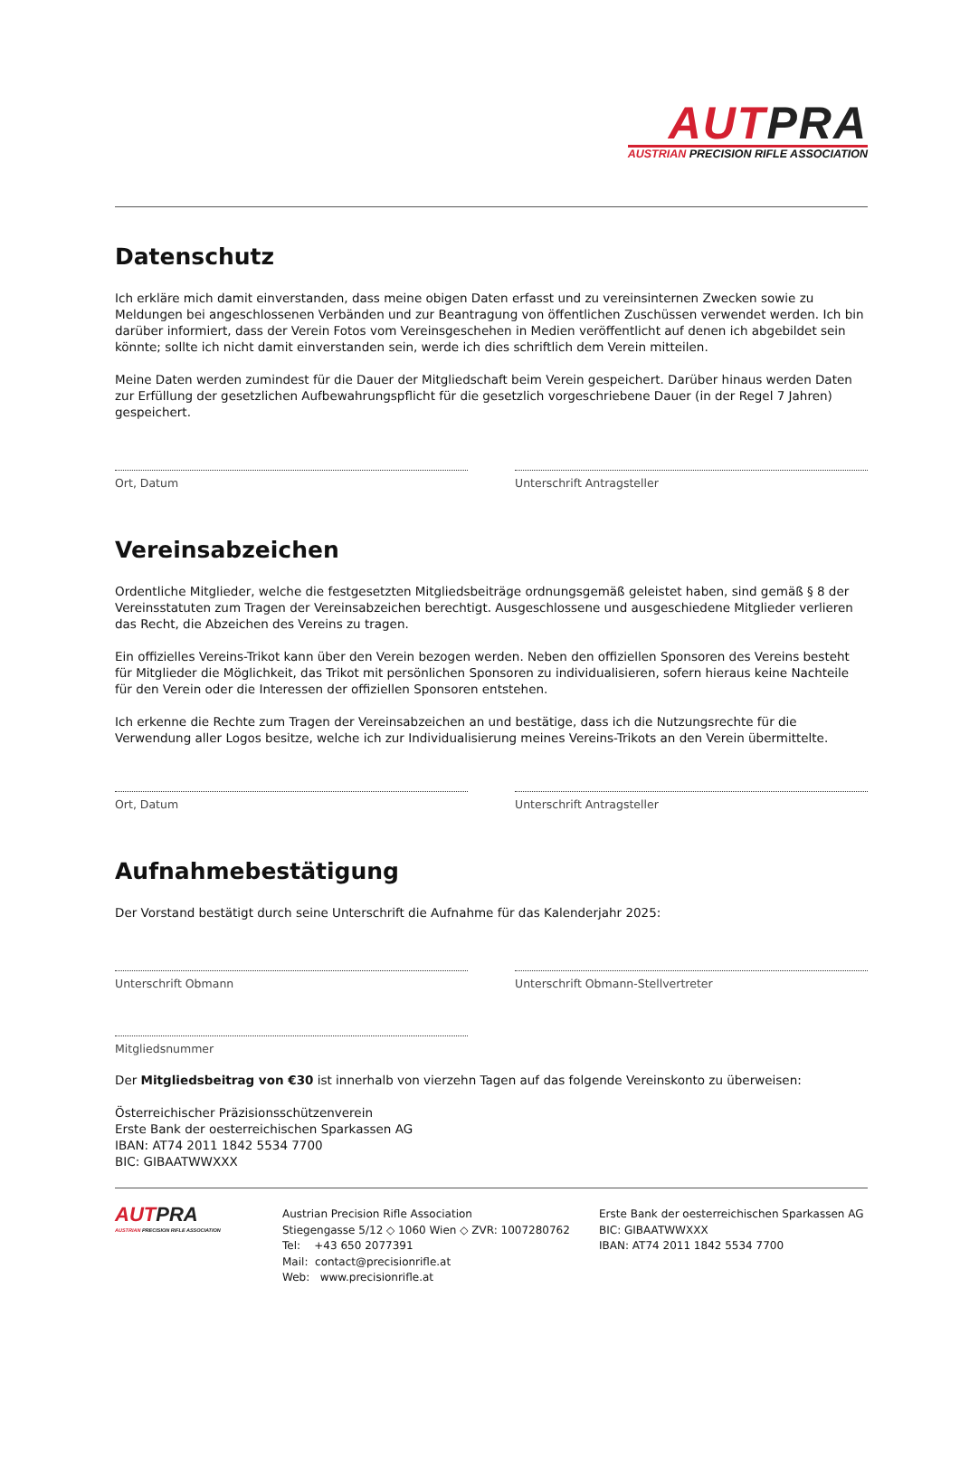AUTPRA
AUSTRIAN PRECISION RIFLE ASSOCIATION
Datenschutz
Ich erkläre mich damit einverstanden, dass meine obigen Daten erfasst und zu vereinsinternen Zwecken sowie zu Meldungen bei angeschlossenen Verbänden und zur Beantragung von öffentlichen Zuschüssen verwendet werden. Ich bin darüber informiert, dass der Verein Fotos vom Vereinsgeschehen in Medien veröffentlicht auf denen ich abgebildet sein könnte; sollte ich nicht damit einverstanden sein, werde ich dies schriftlich dem Verein mitteilen.
Meine Daten werden zumindest für die Dauer der Mitgliedschaft beim Verein gespeichert. Darüber hinaus werden Daten zur Erfüllung der gesetzlichen Aufbewahrungspflicht für die gesetzlich vorgeschriebene Dauer (in der Regel 7 Jahren) gespeichert.
Ort, Datum Unterschrift Antragsteller
Vereinsabzeichen
Ordentliche Mitglieder, welche die festgesetzten Mitgliedsbeiträge ordnungsgemäß geleistet haben, sind gemäß § 8 der Vereinsstatuten zum Tragen der Vereinsabzeichen berechtigt. Ausgeschlossene und ausgeschiedene Mitglieder verlieren das Recht, die Abzeichen des Vereins zu tragen.
Ein offizielles Vereins-Trikot kann über den Verein bezogen werden. Neben den offiziellen Sponsoren des Vereins besteht für Mitglieder die Möglichkeit, das Trikot mit persönlichen Sponsoren zu individualisieren, sofern hieraus keine Nachteile für den Verein oder die Interessen der offiziellen Sponsoren entstehen.
Ich erkenne die Rechte zum Tragen der Vereinsabzeichen an und bestätige, dass ich die Nutzungsrechte für die Verwendung aller Logos besitze, welche ich zur Individualisierung meines Vereins-Trikots an den Verein übermittelte.
Ort, Datum Unterschrift Antragsteller
Aufnahmebestätigung
Der Vorstand bestätigt durch seine Unterschrift die Aufnahme für das Kalenderjahr 2025:
Unterschrift Obmann Unterschrift Obmann-Stellvertreter
Mitgliedsnummer
Der Mitgliedsbeitrag von €30 ist innerhalb von vierzehn Tagen auf das folgende Vereinskonto zu überweisen:
Österreichischer Präzisionsschützenverein
Erste Bank der oesterreichischen Sparkassen AG
IBAN: AT74 2011 1842 5534 7700
BIC: GIBAATWWXXX
AUTPRA
AUSTRIAN PRECISION RIFLE ASSOCIATION
Austrian Precision Rifle Association
Stiegengasse 5/12 ◇ 1060 Wien ◇ ZVR: 1007280762
Tel: +43 650 2077391
Mail: contact@precisionrifle.at
Web: www.precisionrifle.at
Erste Bank der oesterreichischen Sparkassen AG
BIC: GIBAATWWXXX
IBAN: AT74 2011 1842 5534 7700